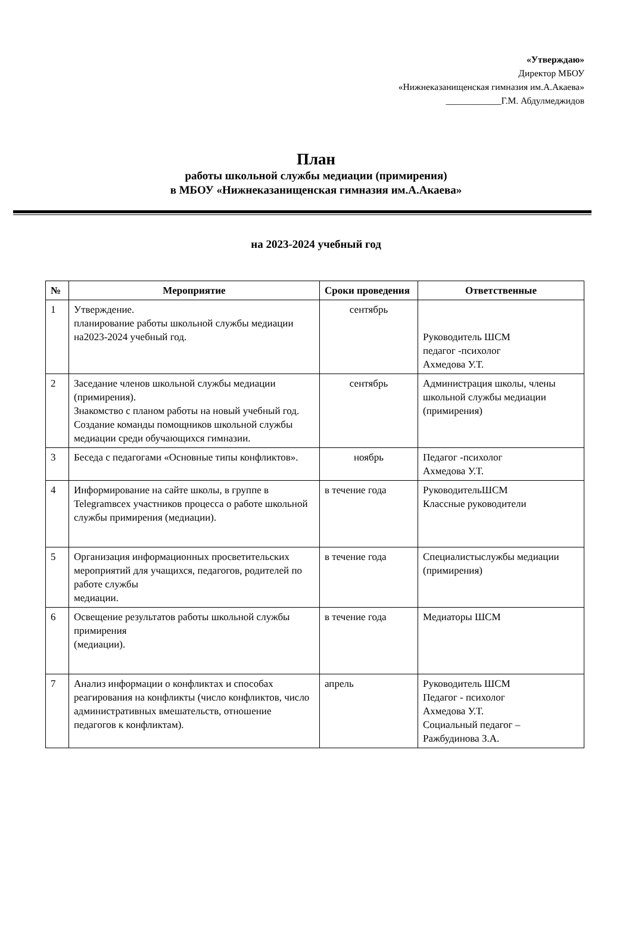«Утверждаю»
Директор МБОУ
«Нижнеказанищенская гимназия им.А.Акаева»
____________Г.М. Абдулмеджидов
План
работы школьной службы медиации (примирения)
в МБОУ «Нижнеказанищенская гимназия им.А.Акаева»
на 2023-2024 учебный год
| № | Мероприятие | Сроки проведения | Ответственные |
| --- | --- | --- | --- |
| 1 | Утверждение. планирование работы школьной службы медиации на2023-2024 учебный год. | сентябрь | Руководитель ШСМ педагог -психолог Ахмедова У.Т. |
| 2 | Заседание членов школьной службы медиации (примирения). Знакомство с планом работы на новый учебный год. Создание команды помощников школьной службы медиации среди обучающихся гимназии. | сентябрь | Администрация школы, члены школьной службы медиации (примирения) |
| 3 | Беседа с педагогами «Основные типы конфликтов». | ноябрь | Педагог -психолог Ахмедова У.Т. |
| 4 | Информирование на сайте школы, в группе в Telegramвсех участников процесса о работе школьной службы примирения (медиации). | в течение года | РуководительШСМ Классные руководители |
| 5 | Организация информационных просветительских мероприятий для учащихся, педагогов, родителей по работе службы медиации. | в течение года | Специалистыслужбы медиации (примирения) |
| 6 | Освещение результатов работы школьной службы примирения (медиации). | в течение года | Медиаторы ШСМ |
| 7 | Анализ информации о конфликтах и способах реагирования на конфликты (число конфликтов, число административных вмешательств, отношение педагогов к конфликтам). | апрель | Руководитель ШСМ Педагог - психолог Ахмедова У.Т. Социальный педагог – Ражбудинова З.А. |